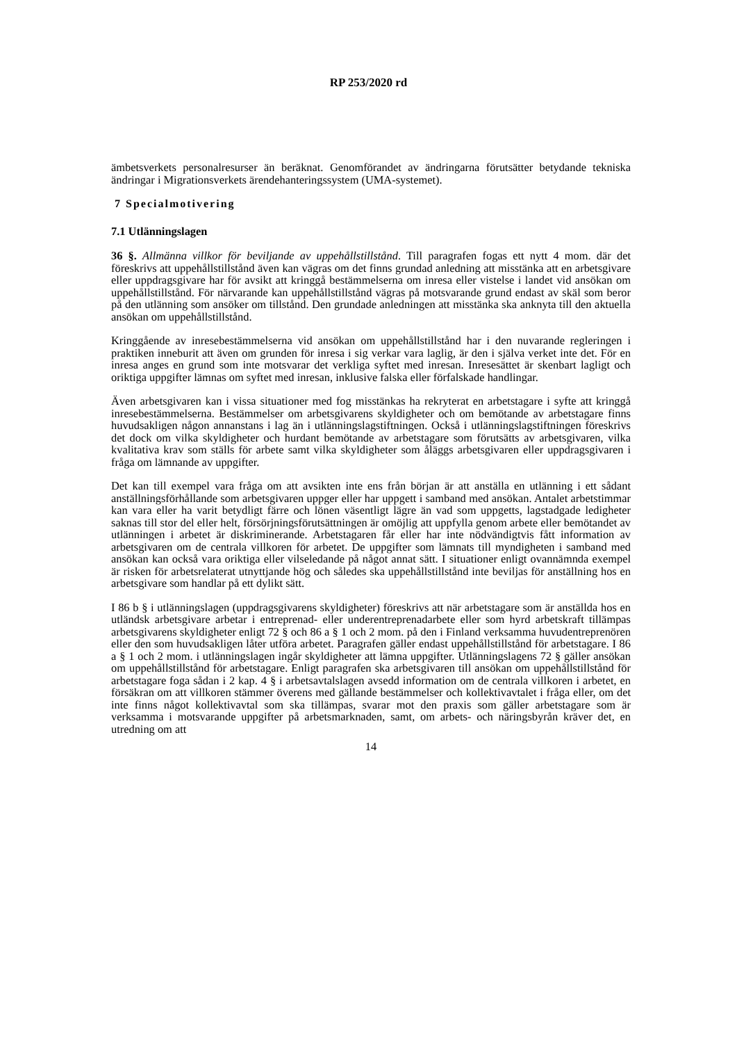RP 253/2020 rd
ämbetsverkets personalresurser än beräknat. Genomförandet av ändringarna förutsätter betydande tekniska ändringar i Migrationsverkets ärendehanteringssystem (UMA-systemet).
7 Specialmotivering
7.1 Utlänningslagen
36 §. Allmänna villkor för beviljande av uppehållstillstånd. Till paragrafen fogas ett nytt 4 mom. där det föreskrivs att uppehållstillstånd även kan vägras om det finns grundad anledning att misstänka att en arbetsgivare eller uppdragsgivare har för avsikt att kringgå bestämmelserna om inresa eller vistelse i landet vid ansökan om uppehållstillstånd. För närvarande kan uppehållstillstånd vägras på motsvarande grund endast av skäl som beror på den utlänning som ansöker om tillstånd. Den grundade anledningen att misstänka ska anknyta till den aktuella ansökan om uppehållstillstånd.
Kringgående av inresebestämmelserna vid ansökan om uppehållstillstånd har i den nuvarande regleringen i praktiken inneburit att även om grunden för inresa i sig verkar vara laglig, är den i själva verket inte det. För en inresa anges en grund som inte motsvarar det verkliga syftet med inresan. Inresesättet är skenbart lagligt och oriktiga uppgifter lämnas om syftet med inresan, inklusive falska eller förfalskade handlingar.
Även arbetsgivaren kan i vissa situationer med fog misstänkas ha rekryterat en arbetstagare i syfte att kringgå inresebestämmelserna. Bestämmelser om arbetsgivarens skyldigheter och om bemötande av arbetstagare finns huvudsakligen någon annanstans i lag än i utlänningslagstiftningen. Också i utlänningslagstiftningen föreskrivs det dock om vilka skyldigheter och hurdant bemötande av arbetstagare som förutsätts av arbetsgivaren, vilka kvalitativa krav som ställs för arbete samt vilka skyldigheter som åläggs arbetsgivaren eller uppdragsgivaren i fråga om lämnande av uppgifter.
Det kan till exempel vara fråga om att avsikten inte ens från början är att anställa en utlänning i ett sådant anställningsförhållande som arbetsgivaren uppger eller har uppgett i samband med ansökan. Antalet arbetstimmar kan vara eller ha varit betydligt färre och lönen väsentligt lägre än vad som uppgetts, lagstadgade ledigheter saknas till stor del eller helt, försörjningsförutsättningen är omöjlig att uppfylla genom arbete eller bemötandet av utlänningen i arbetet är diskriminerande. Arbetstagaren får eller har inte nödvändigtvis fått information av arbetsgivaren om de centrala villkoren för arbetet. De uppgifter som lämnats till myndigheten i samband med ansökan kan också vara oriktiga eller vilseledande på något annat sätt. I situationer enligt ovannämnda exempel är risken för arbetsrelaterat utnyttjande hög och således ska uppehållstillstånd inte beviljas för anställning hos en arbetsgivare som handlar på ett dylikt sätt.
I 86 b § i utlänningslagen (uppdragsgivarens skyldigheter) föreskrivs att när arbetstagare som är anställda hos en utländsk arbetsgivare arbetar i entreprenad- eller underentreprenadarbete eller som hyrd arbetskraft tillämpas arbetsgivarens skyldigheter enligt 72 § och 86 a § 1 och 2 mom. på den i Finland verksamma huvudentreprenören eller den som huvudsakligen låter utföra arbetet. Paragrafen gäller endast uppehållstillstånd för arbetstagare. I 86 a § 1 och 2 mom. i utlänningslagen ingår skyldigheter att lämna uppgifter. Utlänningslagens 72 § gäller ansökan om uppehållstillstånd för arbetstagare. Enligt paragrafen ska arbetsgivaren till ansökan om uppehållstillstånd för arbetstagare foga sådan i 2 kap. 4 § i arbetsavtalslagen avsedd information om de centrala villkoren i arbetet, en försäkran om att villkoren stämmer överens med gällande bestämmelser och kollektivavtalet i fråga eller, om det inte finns något kollektivavtal som ska tillämpas, svarar mot den praxis som gäller arbetstagare som är verksamma i motsvarande uppgifter på arbetsmarknaden, samt, om arbets- och näringsbyrån kräver det, en utredning om att
14